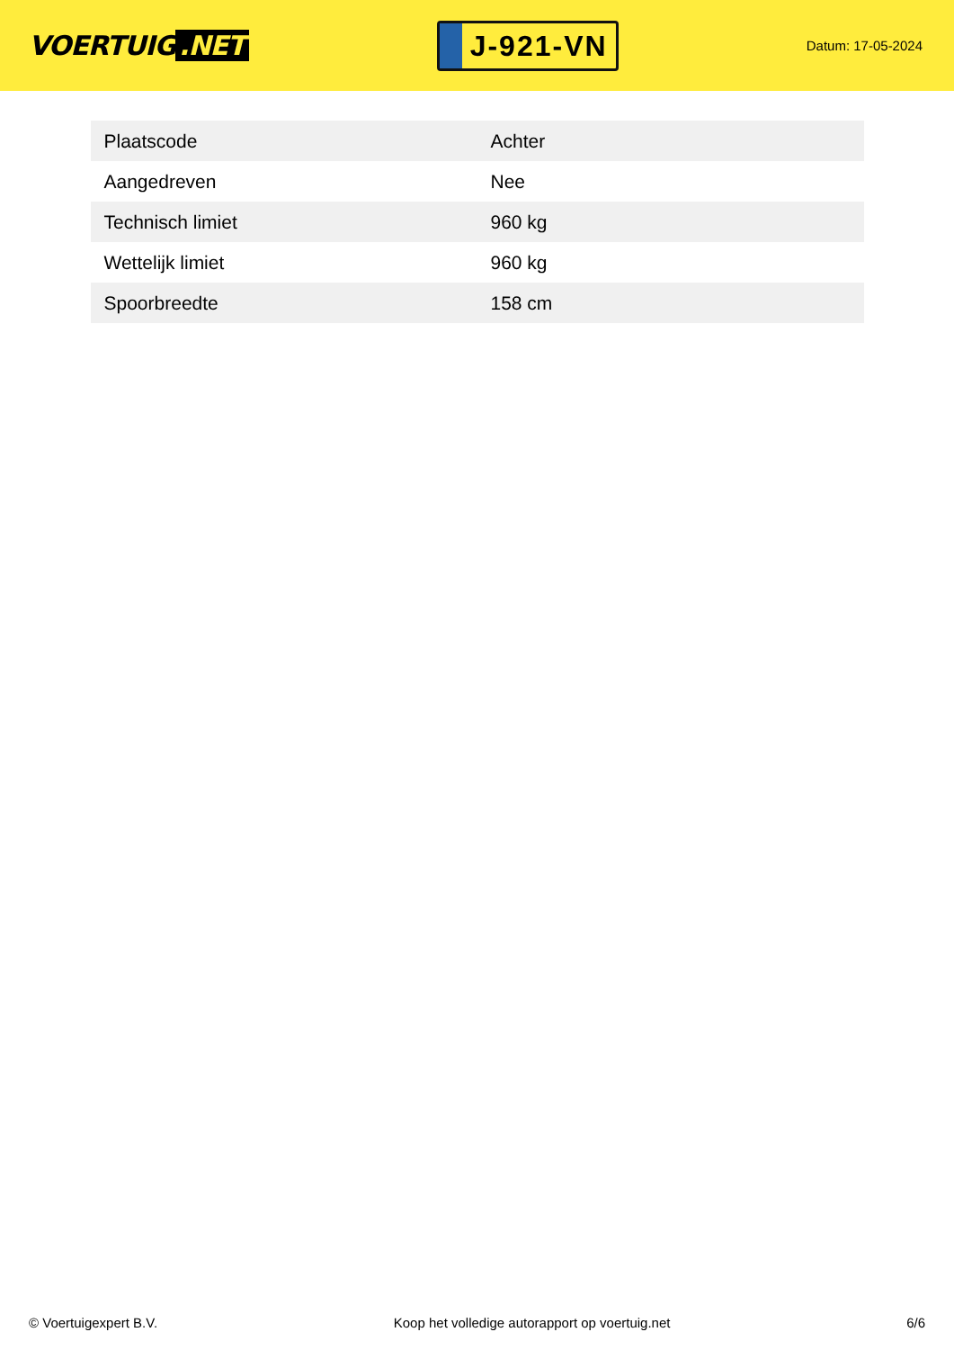VOERTUIG.NET
J-921-VN
Datum: 17-05-2024
| Plaatscode | Achter |
| Aangedreven | Nee |
| Technisch limiet | 960 kg |
| Wettelijk limiet | 960 kg |
| Spoorbreedte | 158 cm |
© Voertuigexpert B.V. Koop het volledige autorapport op voertuig.net 6/6